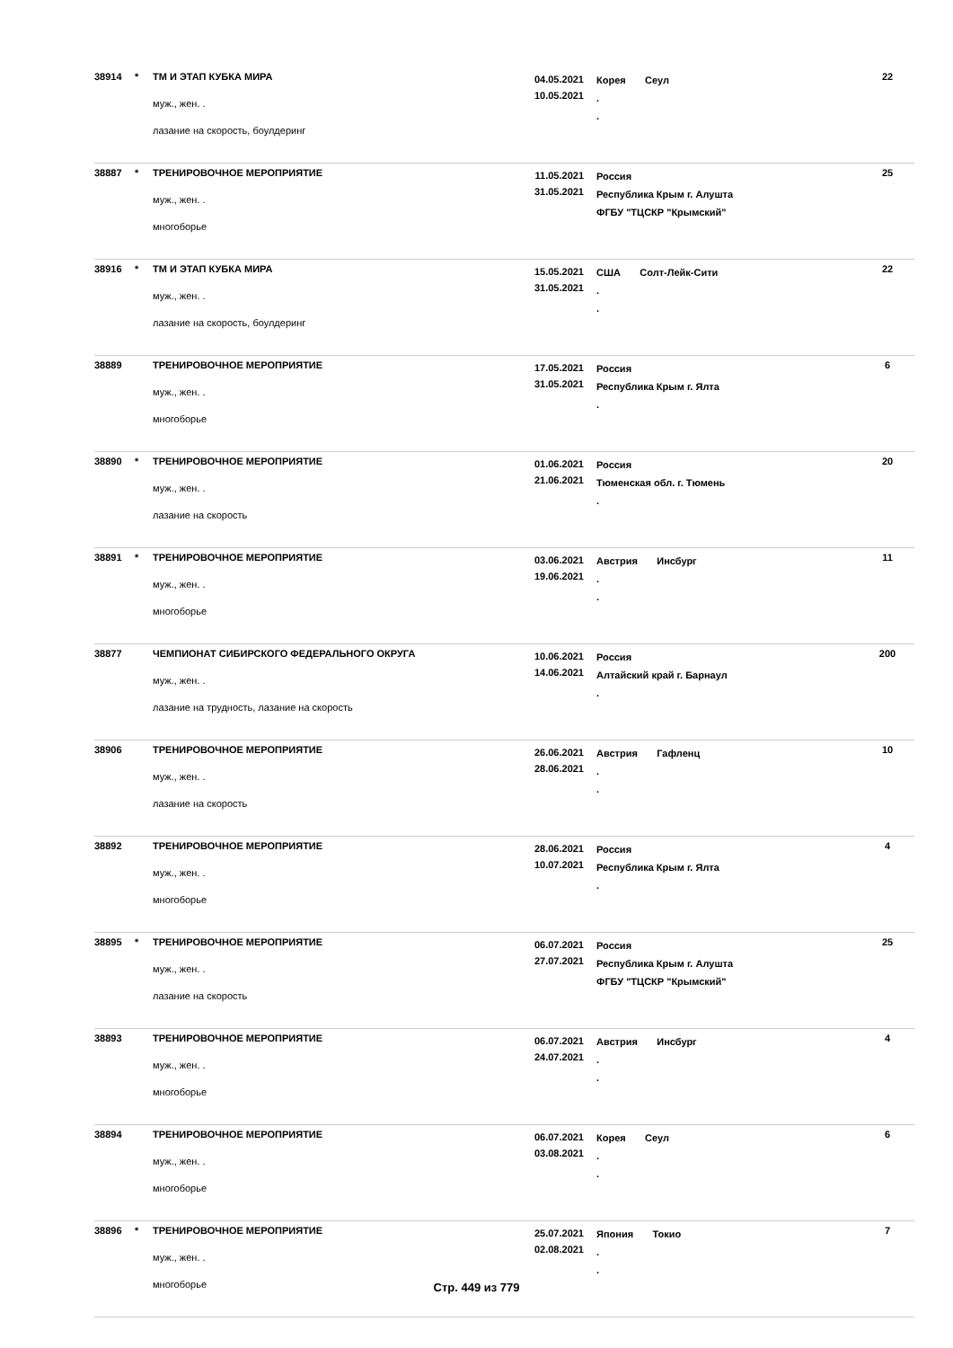| 38914 | * | ТМ И ЭТАП КУБКА МИРА муж., жен. . лазание на скорость, боулдеринг | 04.05.2021 10.05.2021 | Корея Сеул . . | 22 |
| 38887 | * | ТРЕНИРОВОЧНОЕ МЕРОПРИЯТИЕ муж., жен. . многоборье | 11.05.2021 31.05.2021 | Россия Республика Крым г. Алушта ФГБУ "ТЦСКР "Крымский" | 25 |
| 38916 | * | ТМ И ЭТАП КУБКА МИРА муж., жен. . лазание на скорость, боулдеринг | 15.05.2021 31.05.2021 | США Солт-Лейк-Сити . . | 22 |
| 38889 | | ТРЕНИРОВОЧНОЕ МЕРОПРИЯТИЕ муж., жен. . многоборье | 17.05.2021 31.05.2021 | Россия Республика Крым г. Ялта . | 6 |
| 38890 | * | ТРЕНИРОВОЧНОЕ МЕРОПРИЯТИЕ муж., жен. . лазание на скорость | 01.06.2021 21.06.2021 | Россия Тюменская обл. г. Тюмень . | 20 |
| 38891 | * | ТРЕНИРОВОЧНОЕ МЕРОПРИЯТИЕ муж., жен. . многоборье | 03.06.2021 19.06.2021 | Австрия Инсбург . . | 11 |
| 38877 | | ЧЕМПИОНАТ СИБИРСКОГО ФЕДЕРАЛЬНОГО ОКРУГА муж., жен. . лазание на трудность, лазание на скорость | 10.06.2021 14.06.2021 | Россия Алтайский край г. Барнаул . | 200 |
| 38906 | | ТРЕНИРОВОЧНОЕ МЕРОПРИЯТИЕ муж., жен. . лазание на скорость | 26.06.2021 28.06.2021 | Австрия Гафленц . . | 10 |
| 38892 | | ТРЕНИРОВОЧНОЕ МЕРОПРИЯТИЕ муж., жен. . многоборье | 28.06.2021 10.07.2021 | Россия Республика Крым г. Ялта . | 4 |
| 38895 | * | ТРЕНИРОВОЧНОЕ МЕРОПРИЯТИЕ муж., жен. . лазание на скорость | 06.07.2021 27.07.2021 | Россия Республика Крым г. Алушта ФГБУ "ТЦСКР "Крымский" | 25 |
| 38893 | | ТРЕНИРОВОЧНОЕ МЕРОПРИЯТИЕ муж., жен. . многоборье | 06.07.2021 24.07.2021 | Австрия Инсбург . . | 4 |
| 38894 | | ТРЕНИРОВОЧНОЕ МЕРОПРИЯТИЕ муж., жен. . многоборье | 06.07.2021 03.08.2021 | Корея Сеул . . | 6 |
| 38896 | * | ТРЕНИРОВОЧНОЕ МЕРОПРИЯТИЕ муж., жен. . многоборье | 25.07.2021 02.08.2021 | Япония Токио . . | 7 |
Стр. 449 из 779